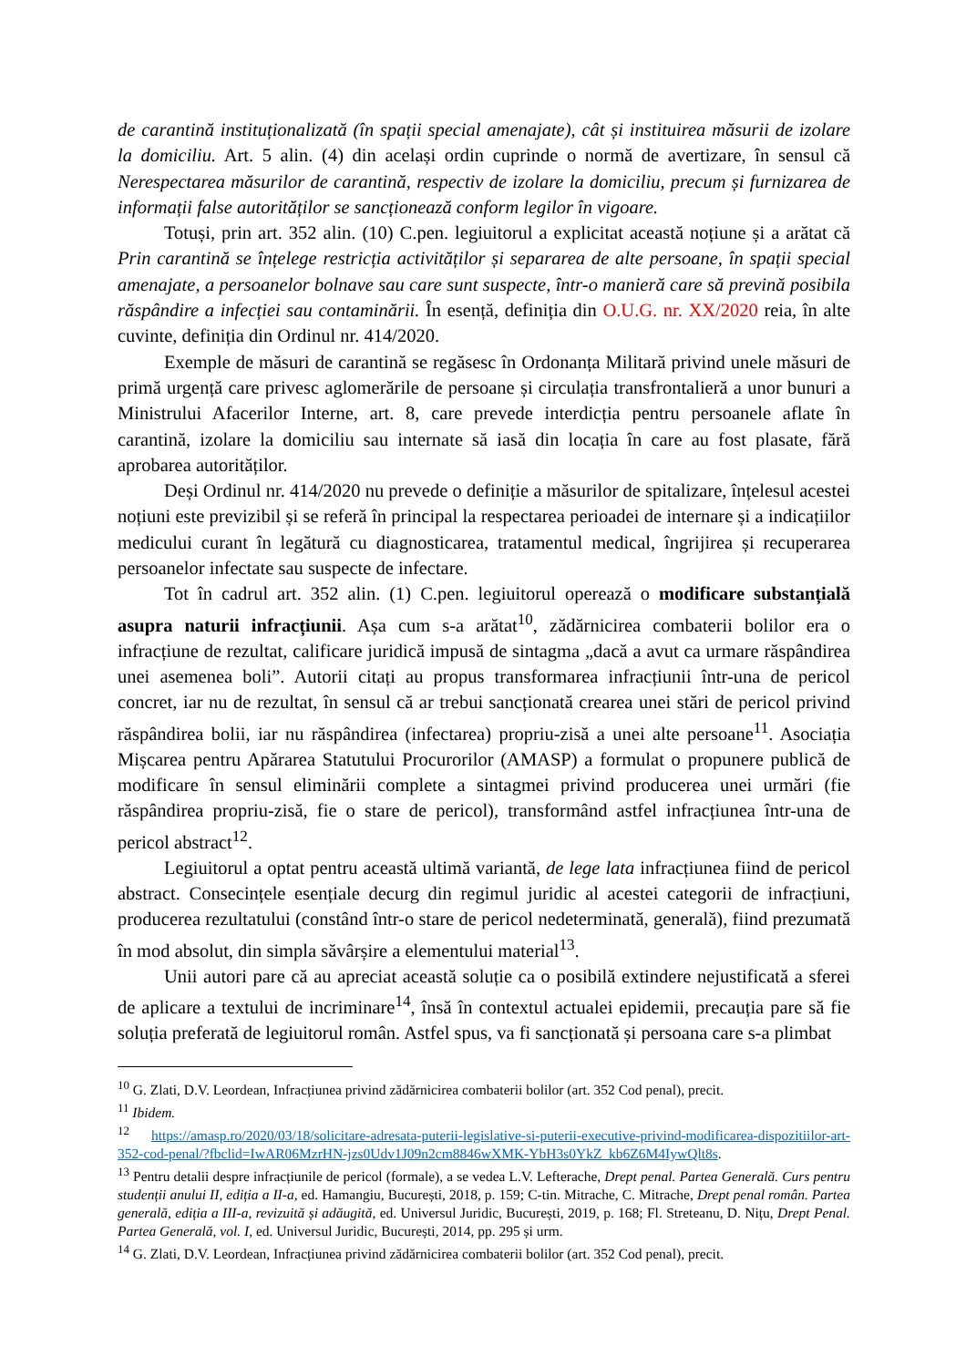de carantină instituționalizată (în spații special amenajate), cât și instituirea măsurii de izolare la domiciliu. Art. 5 alin. (4) din același ordin cuprinde o normă de avertizare, în sensul că Nerespectarea măsurilor de carantină, respectiv de izolare la domiciliu, precum și furnizarea de informații false autorităților se sancționează conform legilor în vigoare.
Totuși, prin art. 352 alin. (10) C.pen. legiuitorul a explicitat această noțiune și a arătat că Prin carantină se înțelege restricția activităților și separarea de alte persoane, în spații special amenajate, a persoanelor bolnave sau care sunt suspecte, într-o manieră care să prevină posibila răspândire a infecției sau contaminării. În esență, definiția din O.U.G. nr. XX/2020 reia, în alte cuvinte, definiția din Ordinul nr. 414/2020.
Exemple de măsuri de carantină se regăsesc în Ordonanța Militară privind unele măsuri de primă urgență care privesc aglomerările de persoane și circulația transfrontalieră a unor bunuri a Ministrului Afacerilor Interne, art. 8, care prevede interdicția pentru persoanele aflate în carantină, izolare la domiciliu sau internate să iasă din locația în care au fost plasate, fără aprobarea autorităților.
Deși Ordinul nr. 414/2020 nu prevede o definiție a măsurilor de spitalizare, înțelesul acestei noțiuni este previzibil și se referă în principal la respectarea perioadei de internare și a indicațiilor medicului curant în legătură cu diagnosticarea, tratamentul medical, îngrijirea și recuperarea persoanelor infectate sau suspecte de infectare.
Tot în cadrul art. 352 alin. (1) C.pen. legiuitorul operează o modificare substanțială asupra naturii infracțiunii. Așa cum s-a arătat<sup>10</sup>, zădărnicirea combaterii bolilor era o infracțiune de rezultat, calificare juridică impusă de sintagma „dacă a avut ca urmare răspândirea unei asemenea boli”. Autorii citați au propus transformarea infracțiunii într-una de pericol concret, iar nu de rezultat, în sensul că ar trebui sancționată crearea unei stări de pericol privind răspândirea bolii, iar nu răspândirea (infectarea) propriu-zisă a unei alte persoane<sup>11</sup>. Asociația Mișcarea pentru Apărarea Statutului Procurorilor (AMASP) a formulat o propunere publică de modificare în sensul eliminării complete a sintagmei privind producerea unei urmări (fie răspândirea propriu-zisă, fie o stare de pericol), transformând astfel infracțiunea într-una de pericol abstract<sup>12</sup>.
Legiuitorul a optat pentru această ultimă variantă, de lege lata infracțiunea fiind de pericol abstract. Consecințele esențiale decurg din regimul juridic al acestei categorii de infracțiuni, producerea rezultatului (constând într-o stare de pericol nedeterminată, generală), fiind prezumată în mod absolut, din simpla săvârșire a elementului material<sup>13</sup>.
Unii autori pare că au apreciat această soluție ca o posibilă extindere nejustificată a sferei de aplicare a textului de incriminare<sup>14</sup>, însă în contextul actualei epidemii, precauția pare să fie soluția preferată de legiuitorul român. Astfel spus, va fi sancționată și persoana care s-a plimbat
<sup>10</sup> G. Zlati, D.V. Leordean, Infracțiunea privind zădărnicirea combaterii bolilor (art. 352 Cod penal), precit.
<sup>11</sup> Ibidem.
<sup>12</sup> https://amasp.ro/2020/03/18/solicitare-adresata-puterii-legislative-si-puterii-executive-privind-modificarea-dispozitiilor-art-352-cod-penal/?fbclid=IwAR06MzrHN-jzs0Udv1J09n2cm8846wXMK-YbH3s0YkZ_kb6Z6M4IywQlt8s.
<sup>13</sup> Pentru detalii despre infracțiunile de pericol (formale), a se vedea L.V. Lefterache, Drept penal. Partea Generală. Curs pentru studenții anului II, ediția a II-a, ed. Hamangiu, București, 2018, p. 159; C-tin. Mitrache, C. Mitrache, Drept penal român. Partea generală, ediția a III-a, revizuită și adăugită, ed. Universul Juridic, București, 2019, p. 168; Fl. Streteanu, D. Nițu, Drept Penal. Partea Generală, vol. I, ed. Universul Juridic, București, 2014, pp. 295 și urm.
<sup>14</sup> G. Zlati, D.V. Leordean, Infracțiunea privind zădărnicirea combaterii bolilor (art. 352 Cod penal), precit.